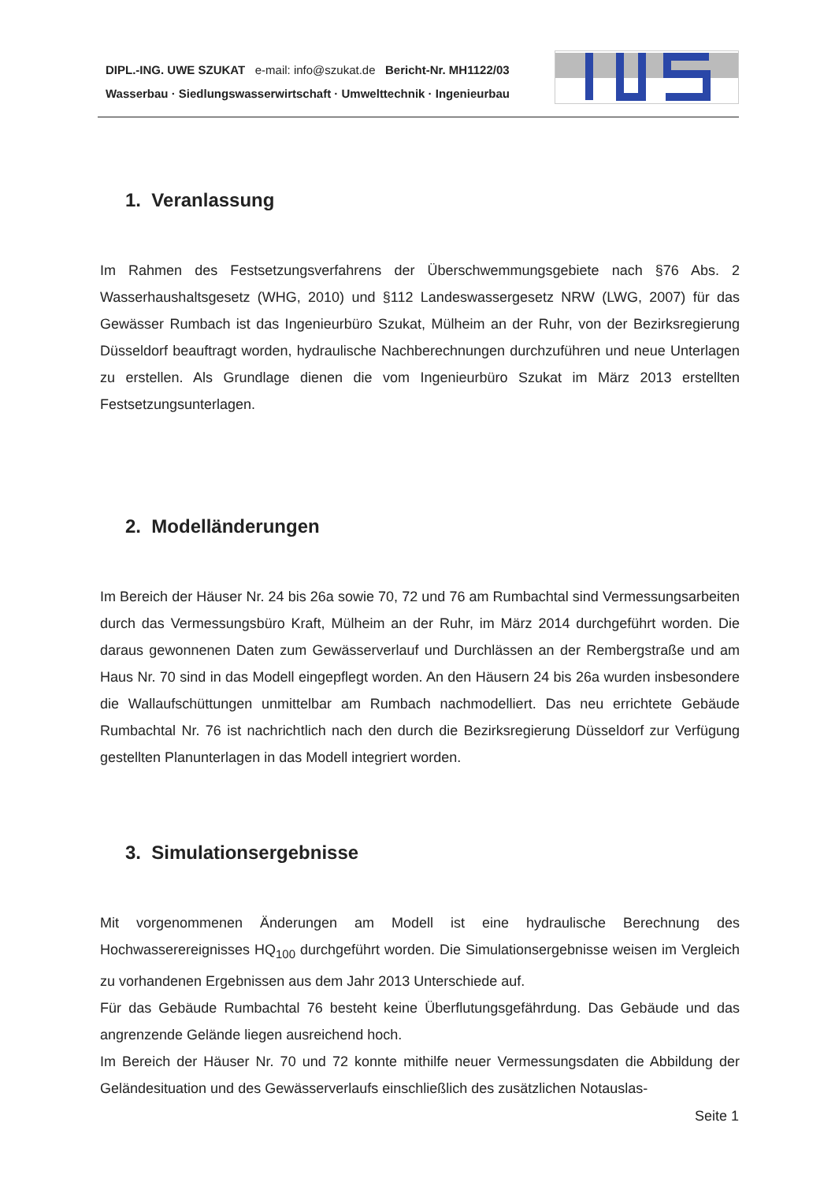DIPL.-ING. UWE SZUKAT e-mail: info@szukat.de Bericht-Nr. MH1122/03
Wasserbau · Siedlungswasserwirtschaft · Umwelttechnik · Ingenieurbau
1. Veranlassung
Im Rahmen des Festsetzungsverfahrens der Überschwemmungsgebiete nach §76 Abs. 2 Wasserhaushaltsgesetz (WHG, 2010) und §112 Landeswassergesetz NRW (LWG, 2007) für das Gewässer Rumbach ist das Ingenieurbüro Szukat, Mülheim an der Ruhr, von der Bezirksregierung Düsseldorf beauftragt worden, hydraulische Nachberechnungen durchzuführen und neue Unterlagen zu erstellen. Als Grundlage dienen die vom Ingenieurbüro Szukat im März 2013 erstellten Festsetzungsunterlagen.
2. Modelländerungen
Im Bereich der Häuser Nr. 24 bis 26a sowie 70, 72 und 76 am Rumbachtal sind Vermessungsarbeiten durch das Vermessungsbüro Kraft, Mülheim an der Ruhr, im März 2014 durchgeführt worden. Die daraus gewonnenen Daten zum Gewässerverlauf und Durchlässen an der Rembergstraße und am Haus Nr. 70 sind in das Modell eingepflegt worden. An den Häusern 24 bis 26a wurden insbesondere die Wallaufschüttungen unmittelbar am Rumbach nachmodelliert. Das neu errichtete Gebäude Rumbachtal Nr. 76 ist nachrichtlich nach den durch die Bezirksregierung Düsseldorf zur Verfügung gestellten Planunterlagen in das Modell integriert worden.
3. Simulationsergebnisse
Mit vorgenommenen Änderungen am Modell ist eine hydraulische Berechnung des Hochwasserereignisses HQ<sub>100</sub> durchgeführt worden. Die Simulationsergebnisse weisen im Vergleich zu vorhandenen Ergebnissen aus dem Jahr 2013 Unterschiede auf.
Für das Gebäude Rumbachtal 76 besteht keine Überflutungsgefährdung. Das Gebäude und das angrenzende Gelände liegen ausreichend hoch.
Im Bereich der Häuser Nr. 70 und 72 konnte mithilfe neuer Vermessungsdaten die Abbildung der Geländesituation und des Gewässerverlaufs einschließlich des zusätzlichen Notauslas-
Seite 1